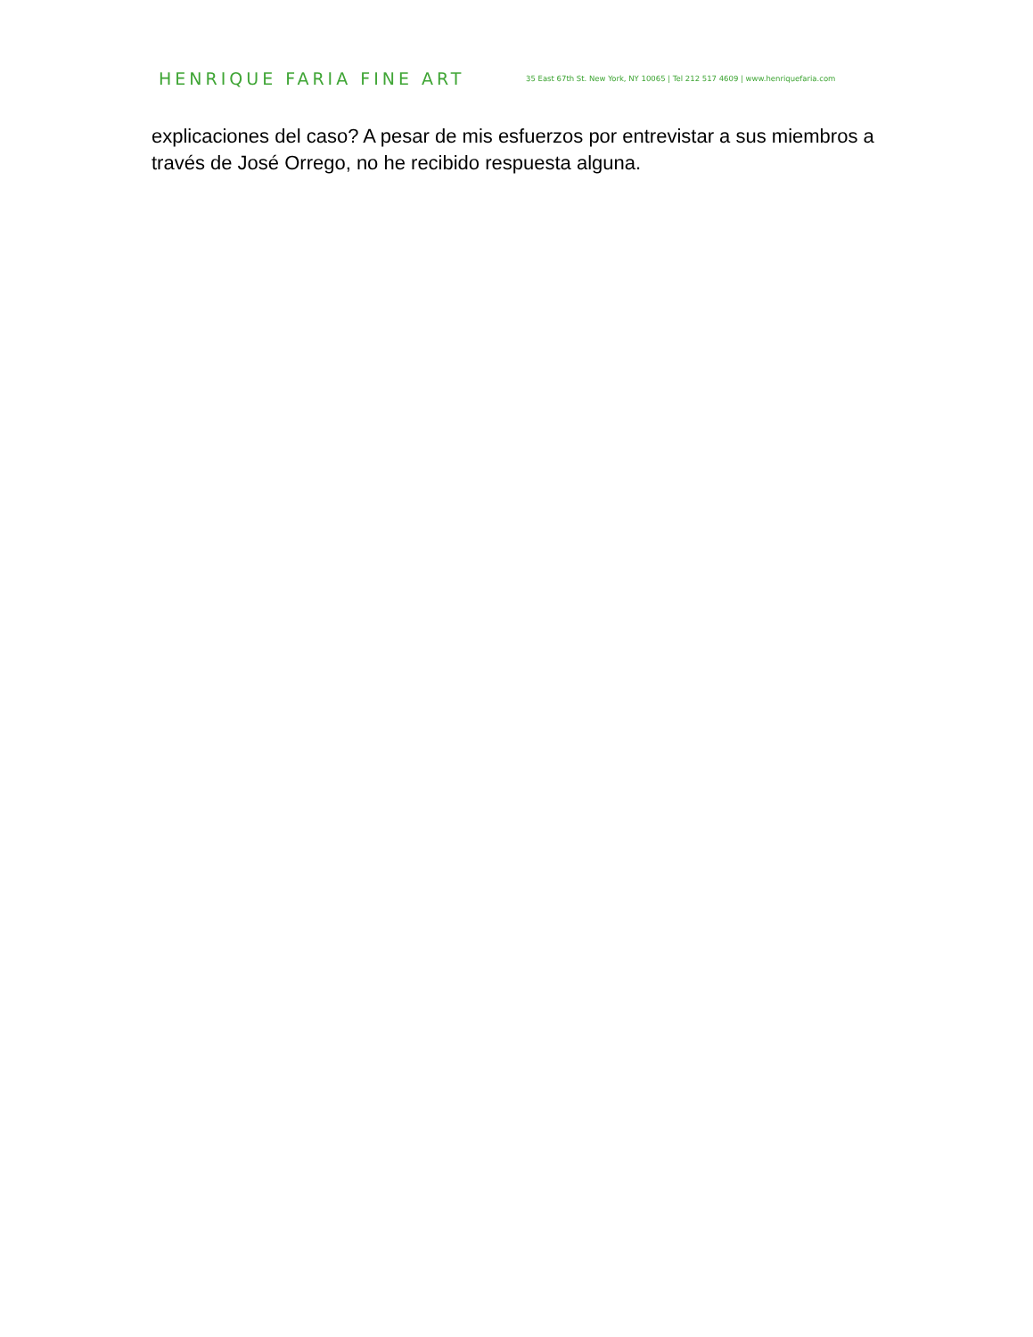HENRIQUE FARIA FINE ART
35 East 67th St. New York, NY 10065 | Tel 212 517 4609 | www.henriquefaria.com
explicaciones del caso? A pesar de mis esfuerzos por entrevistar a sus miembros a través de José Orrego, no he recibido respuesta alguna.